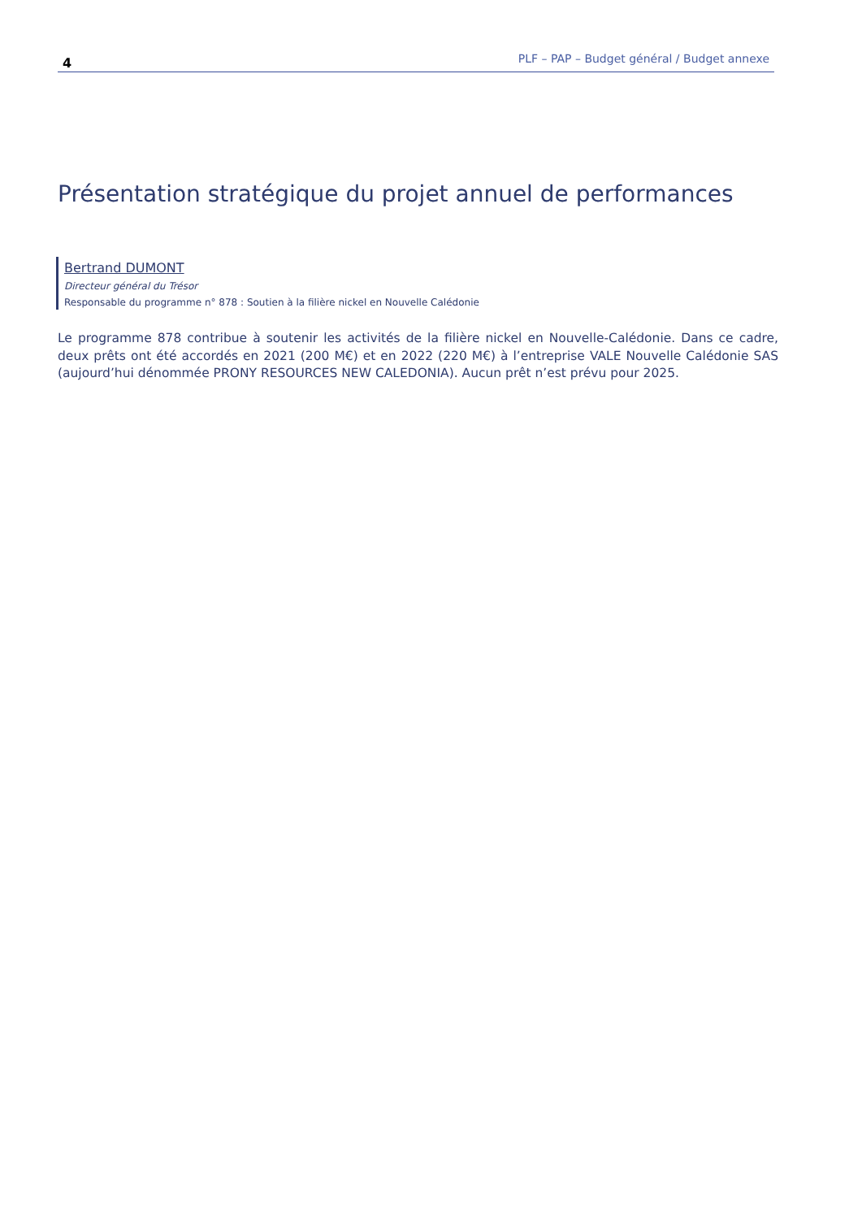4 PLF – PAP – Budget général / Budget annexe
Présentation stratégique du projet annuel de performances
Bertrand DUMONT
Directeur général du Trésor
Responsable du programme n° 878 : Soutien à la filière nickel en Nouvelle Calédonie
Le programme 878 contribue à soutenir les activités de la filière nickel en Nouvelle-Calédonie. Dans ce cadre, deux prêts ont été accordés en 2021 (200 M€) et en 2022 (220 M€) à l’entreprise VALE Nouvelle Calédonie SAS (aujourd’hui dénommée PRONY RESOURCES NEW CALEDONIA). Aucun prêt n’est prévu pour 2025.